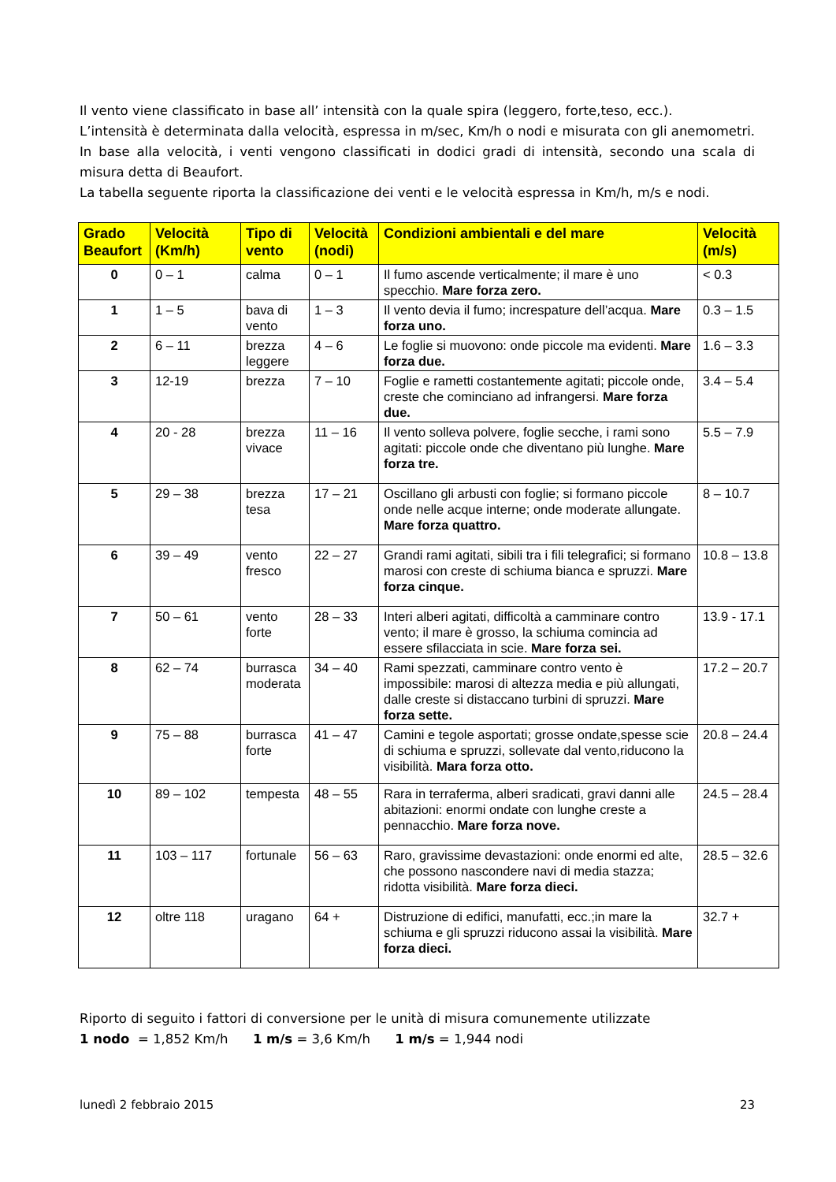Il vento viene classificato in base all’ intensità con la quale spira (leggero, forte,teso, ecc.).
L’intensità è determinata dalla velocità, espressa in m/sec, Km/h o nodi e misurata con gli anemometri. In base alla velocità, i venti vengono classificati in dodici gradi di intensità, secondo una scala di misura detta di Beaufort.
La tabella seguente riporta la classificazione dei venti e le velocità espressa in Km/h, m/s e nodi.
| Grado Beaufort | Velocità (Km/h) | Tipo di vento | Velocità (nodi) | Condizioni ambientali e del mare | Velocità (m/s) |
| --- | --- | --- | --- | --- | --- |
| 0 | 0 – 1 | calma | 0 – 1 | Il fumo ascende verticalmente; il mare è uno specchio. Mare forza zero. | < 0.3 |
| 1 | 1 – 5 | bava di vento | 1 – 3 | Il vento devia il fumo; increspature dell’acqua. Mare forza uno. | 0.3 – 1.5 |
| 2 | 6 – 11 | brezza leggere | 4 – 6 | Le foglie si muovono: onde piccole ma evidenti. Mare forza due. | 1.6 – 3.3 |
| 3 | 12-19 | brezza | 7 – 10 | Foglie e rametti costantemente agitati; piccole onde, creste che cominciano ad infrangersi. Mare forza due. | 3.4 – 5.4 |
| 4 | 20 - 28 | brezza vivace | 11 – 16 | Il vento solleva polvere, foglie secche, i rami sono agitati: piccole onde che diventano più lunghe. Mare forza tre. | 5.5 – 7.9 |
| 5 | 29 – 38 | brezza tesa | 17 – 21 | Oscillano gli arbusti con foglie; si formano piccole onde nelle acque interne; onde moderate allungate. Mare forza quattro. | 8 – 10.7 |
| 6 | 39 – 49 | vento fresco | 22 – 27 | Grandi rami agitati, sibili tra i fili telegrafici; si formano marosi con creste di schiuma bianca e spruzzi. Mare forza cinque. | 10.8 – 13.8 |
| 7 | 50 – 61 | vento forte | 28 – 33 | Interi alberi agitati, difficoltà a camminare contro vento; il mare è grosso, la schiuma comincia ad essere sfilacciata in scie. Mare forza sei. | 13.9 - 17.1 |
| 8 | 62 – 74 | burrasca moderata | 34 – 40 | Rami spezzati, camminare contro vento è impossibile: marosi di altezza media e più allungati, dalle creste si distaccano turbini di spruzzi. Mare forza sette. | 17.2 – 20.7 |
| 9 | 75 – 88 | burrasca forte | 41 – 47 | Camini e tegole asportati; grosse ondate,spesse scie di schiuma e spruzzi, sollevate dal vento,riducono la visibilità. Mara forza otto. | 20.8 – 24.4 |
| 10 | 89 – 102 | tempesta | 48 – 55 | Rara in terraferma, alberi sradicati, gravi danni alle abitazioni: enormi ondate con lunghe creste a pennacchio. Mare forza nove. | 24.5 – 28.4 |
| 11 | 103 – 117 | fortunale | 56 – 63 | Raro, gravissime devastazioni: onde enormi ed alte, che possono nascondere navi di media stazza; ridotta visibilità. Mare forza dieci. | 28.5 – 32.6 |
| 12 | oltre 118 | uragano | 64 + | Distruzione di edifici, manufatti, ecc.;in mare la schiuma e gli spruzzi riducono assai la visibilità. Mare forza dieci. | 32.7 + |
Riporto di seguito i fattori di conversione per le unità di misura comunemente utilizzate
1 nodo = 1,852 Km/h 1 m/s = 3,6 Km/h 1 m/s = 1,944 nodi
lunedì 2 febbraio 2015 23